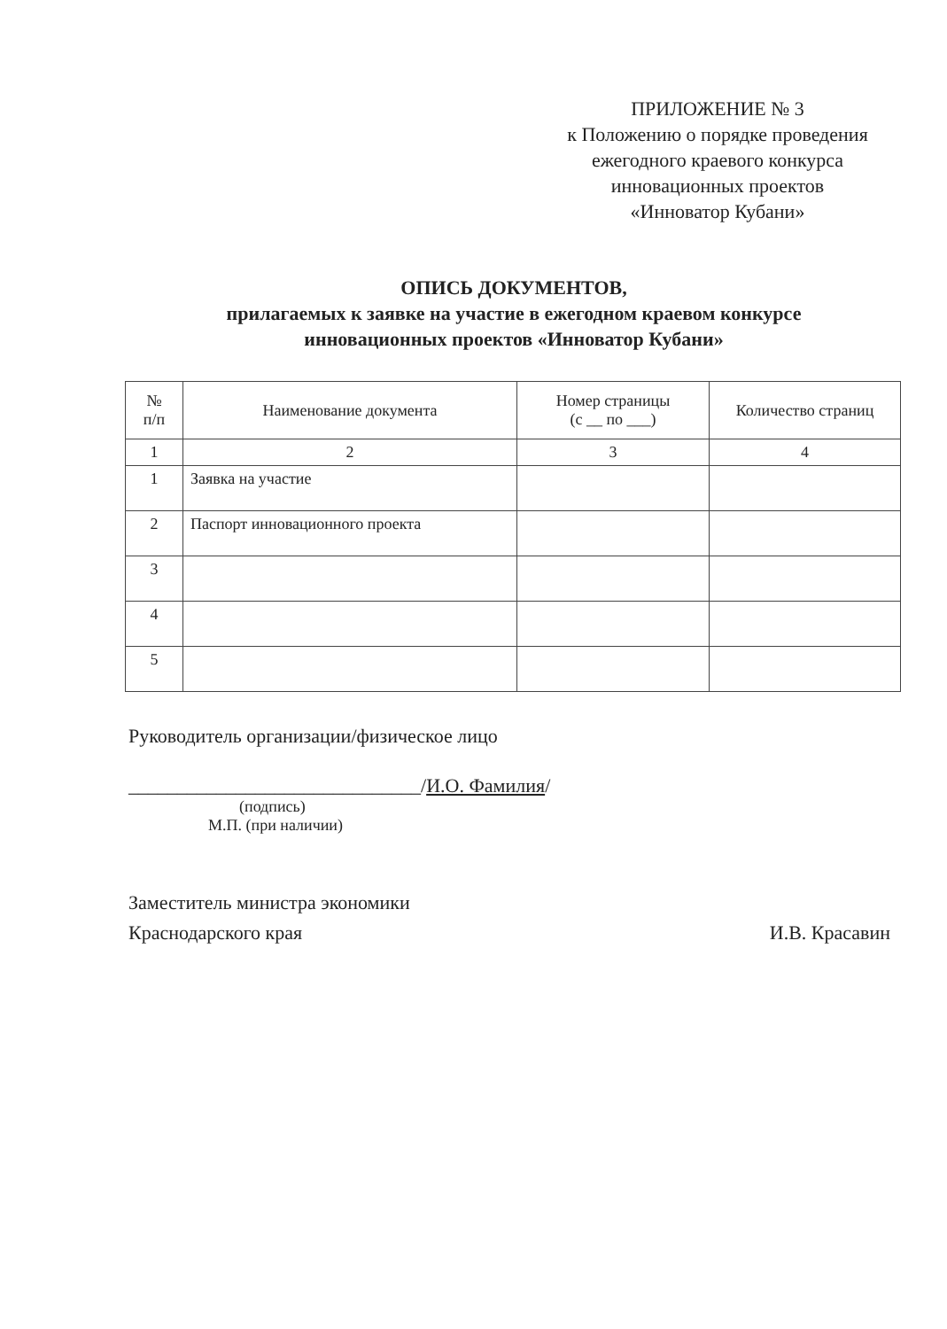ПРИЛОЖЕНИЕ № 3
к Положению о порядке проведения
ежегодного краевого конкурса
инновационных проектов
«Инноватор Кубани»
ОПИСЬ ДОКУМЕНТОВ,
прилагаемых к заявке на участие в ежегодном краевом конкурсе
инновационных проектов «Инноватор Кубани»
| № п/п | Наименование документа | Номер страницы (с __ по ___) | Количество страниц |
| --- | --- | --- | --- |
| 1 | 2 | 3 | 4 |
| 1 | Заявка на участие | | |
| 2 | Паспорт инновационного проекта | | |
| 3 | | | |
| 4 | | | |
| 5 | | | |
Руководитель организации/физическое лицо
______________________________/И.О. Фамилия/
(подпись)
М.П. (при наличии)
Заместитель министра экономики
Краснодарского края
И.В. Красавин